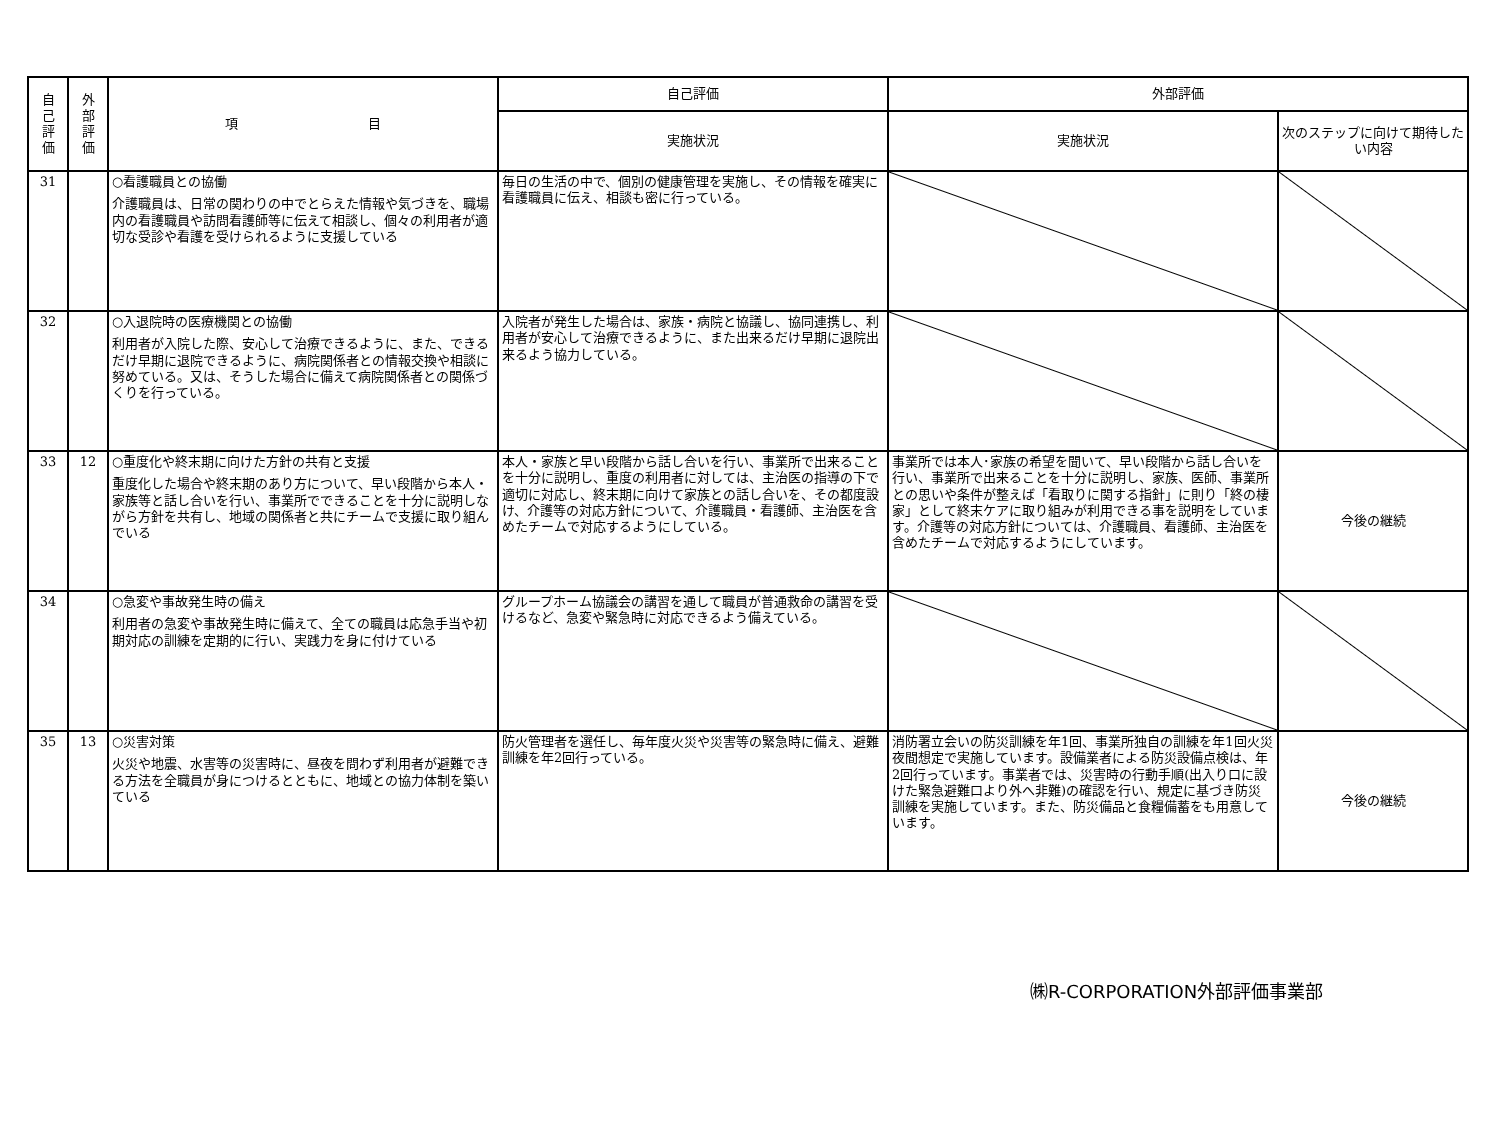| 自 己 評 価 | 外 部 評 価 | 項 目 | 自己評価 | 外部評価 | |
| --- | --- | --- | --- | --- | --- |
| | | | 実施状況 | 実施状況 | 次のステップに向けて期待したい内容 |
| 31 | | ○看護職員との協働 介護職員は、日常の関わりの中でとらえた情報や気づきを、職場内の看護職員や訪問看護師等に伝えて相談し、個々の利用者が適切な受診や看護を受けられるように支援している | 毎日の生活の中で、個別の健康管理を実施し、その情報を確実に看護職員に伝え、相談も密に行っている。 | | |
| 32 | | ○入退院時の医療機関との協働 利用者が入院した際、安心して治療できるように、また、できるだけ早期に退院できるように、病院関係者との情報交換や相談に努めている。又は、そうした場合に備えて病院関係者との関係づくりを行っている。 | 入院者が発生した場合は、家族・病院と協議し、協同連携し、利用者が安心して治療できるように、また出来るだけ早期に退院出来るよう協力している。 | | |
| 33 | 12 | ○重度化や終末期に向けた方針の共有と支援 重度化した場合や終末期のあり方について、早い段階から本人・家族等と話し合いを行い、事業所でできることを十分に説明しながら方針を共有し、地域の関係者と共にチームで支援に取り組んでいる | 本人・家族と早い段階から話し合いを行い、事業所で出来ることを十分に説明し、重度の利用者に対しては、主治医の指導の下で適切に対応し、終末期に向けて家族との話し合いを、その都度設け、介護等の対応方針について、介護職員・看護師、主治医を含めたチームで対応するようにしている。 | 事業所では本人･家族の希望を聞いて、早い段階から話し合いを行い、事業所で出来ることを十分に説明し、家族、医師、事業所との思いや条件が整えば「看取りに関する指針」に則り「終の棲家」として終末ケアに取り組みが利用できる事を説明をしています。介護等の対応方針については、介護職員、看護師、主治医を含めたチームで対応するようにしています。 | 今後の継続 |
| 34 | | ○急変や事故発生時の備え 利用者の急変や事故発生時に備えて、全ての職員は応急手当や初期対応の訓練を定期的に行い、実践力を身に付けている | グループホーム協議会の講習を通して職員が普通救命の講習を受けるなど、急変や緊急時に対応できるよう備えている。 | | |
| 35 | 13 | ○災害対策 火災や地震、水害等の災害時に、昼夜を問わず利用者が避難できる方法を全職員が身につけるとともに、地域との協力体制を築いている | 防火管理者を選任し、毎年度火災や災害等の緊急時に備え、避難訓練を年2回行っている。 | 消防署立会いの防災訓練を年1回、事業所独自の訓練を年1回火災夜間想定で実施しています。設備業者による防災設備点検は、年2回行っています。事業者では、災害時の行動手順(出入り口に設けた緊急避難口より外へ非難)の確認を行い、規定に基づき防災訓練を実施しています。また、防災備品と食糧備蓄をも用意しています。 | 今後の継続 |
㈱R-CORPORATION外部評価事業部